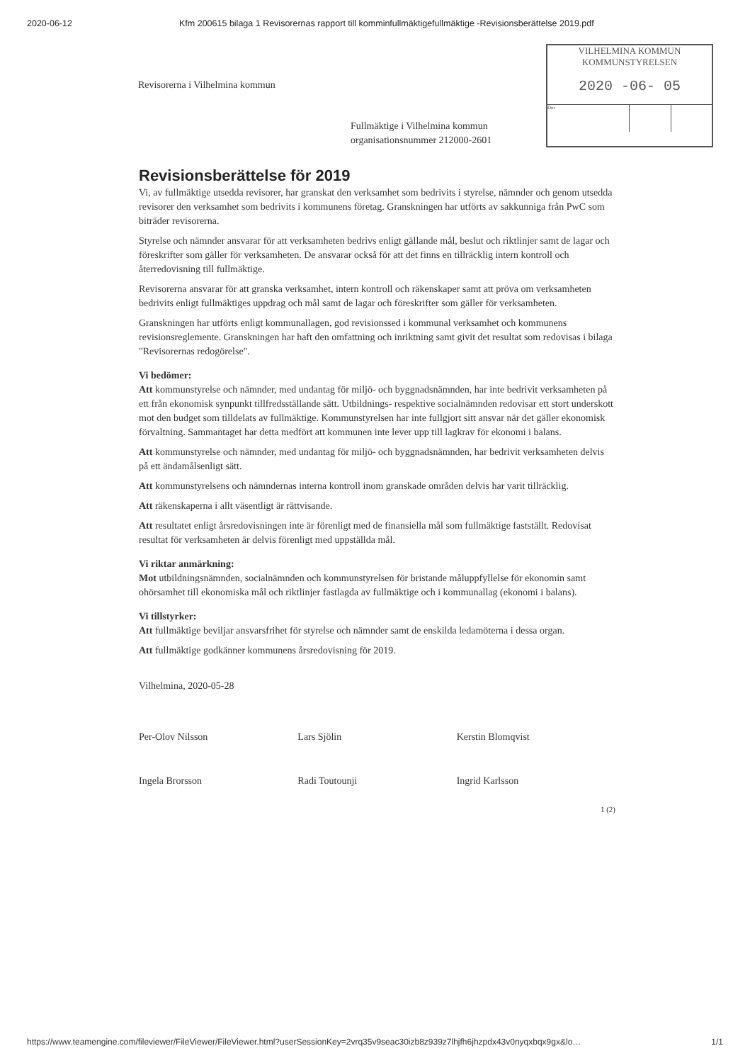2020-06-12 Kfm 200615 bilaga 1 Revisorernas rapport till komminfullmäktigefullmäktige -Revisionsberättelse 2019.pdf
Revisorerna i Vilhelmina kommun
Fullmäktige i Vilhelmina kommun
organisationsnummer 212000-2601
VILHELMINA KOMMUN
KOMMUNSTYRELSEN
2020 -06- 05
Dnr
Revisionsberättelse för 2019
Vi, av fullmäktige utsedda revisorer, har granskat den verksamhet som bedrivits i styrelse, nämnder och genom utsedda revisorer den verksamhet som bedrivits i kommunens företag. Granskningen har utförts av sakkunniga från PwC som biträder revisorerna.
Styrelse och nämnder ansvarar för att verksamheten bedrivs enligt gällande mål, beslut och riktlinjer samt de lagar och föreskrifter som gäller för verksamheten. De ansvarar också för att det finns en tillräcklig intern kontroll och återredovisning till fullmäktige.
Revisorerna ansvarar för att granska verksamhet, intern kontroll och räkenskaper samt att pröva om verksamheten bedrivits enligt fullmäktiges uppdrag och mål samt de lagar och föreskrifter som gäller för verksamheten.
Granskningen har utförts enligt kommunallagen, god revisionssed i kommunal verksamhet och kommunens revisionsreglemente. Granskningen har haft den omfattning och inriktning samt givit det resultat som redovisas i bilaga "Revisorernas redogörelse".
Vi bedömer:
Att kommunstyrelse och nämnder, med undantag för miljö- och byggnadsnämnden, har inte bedrivit verksamheten på ett från ekonomisk synpunkt tillfredsställande sätt. Utbildnings- respektive socialnämnden redovisar ett stort underskott mot den budget som tilldelats av fullmäktige. Kommunstyrelsen har inte fullgjort sitt ansvar när det gäller ekonomisk förvaltning. Sammantaget har detta medfört att kommunen inte lever upp till lagkrav för ekonomi i balans.
Att kommunstyrelse och nämnder, med undantag för miljö- och byggnadsnämnden, har bedrivit verksamheten delvis på ett ändamålsenligt sätt.
Att kommunstyrelsens och nämndernas interna kontroll inom granskade områden delvis har varit tillräcklig.
Att räkenskaperna i allt väsentligt är rättvisande.
Att resultatet enligt årsredovisningen inte är förenligt med de finansiella mål som fullmäktige fastställt. Redovisat resultat för verksamheten är delvis förenligt med uppställda mål.
Vi riktar anmärkning:
Mot utbildningsnämnden, socialnämnden och kommunstyrelsen för bristande måluppfyllelse för ekonomin samt ohörsamhet till ekonomiska mål och riktlinjer fastlagda av fullmäktige och i kommunallag (ekonomi i balans).
Vi tillstyrker:
Att fullmäktige beviljar ansvarsfrihet för styrelse och nämnder samt de enskilda ledamöterna i dessa organ.
Att fullmäktige godkänner kommunens årsredovisning för 2019.
Vilhelmina, 2020-05-28
Per-Olov Nilsson Lars Sjölin Kerstin Blomqvist
Ingela Brorsson Radi Toutounji Ingrid Karlsson
1 (2)
https://www.teamengine.com/fileviewer/FileViewer/FileViewer.html?userSessionKey=2vrq35v9seac30izb8z939z7lhjfh6jhzpdx43v0nyqxbqx9gx&lo… 1/1